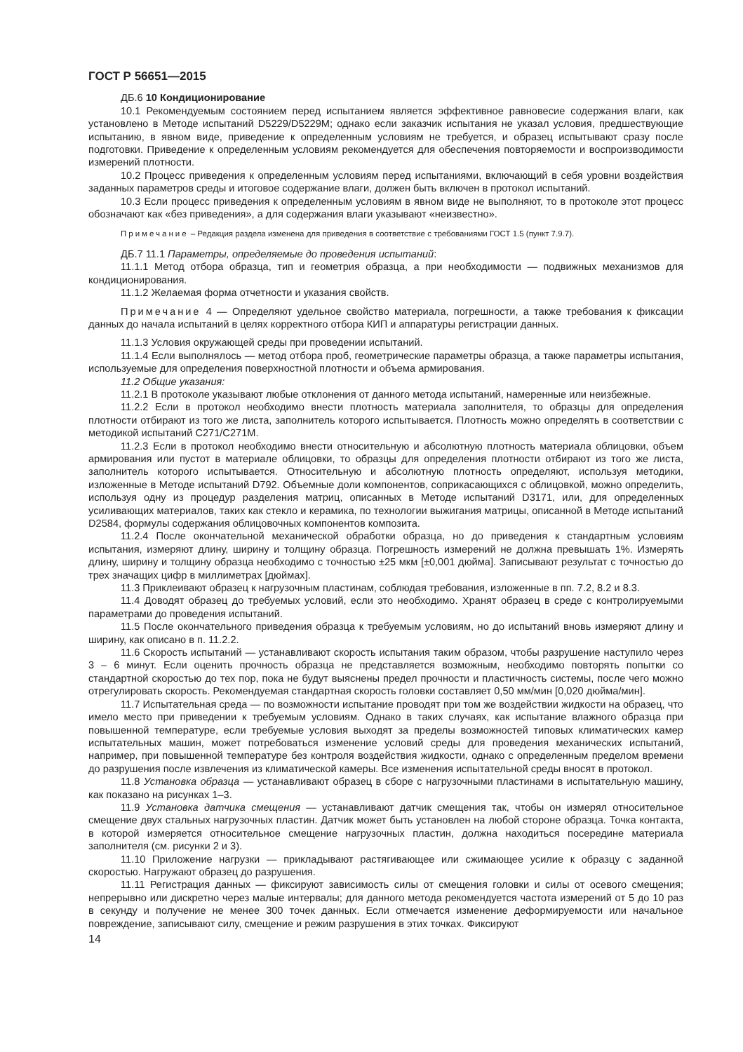ГОСТ Р 56651—2015
ДБ.6 10 Кондиционирование
10.1 Рекомендуемым состоянием перед испытанием является эффективное равновесие содержания влаги, как установлено в Методе испытаний D5229/D5229M; однако если заказчик испытания не указал условия, предшествующие испытанию, в явном виде, приведение к определенным условиям не требуется, и образец испытывают сразу после подготовки. Приведение к определенным условиям рекомендуется для обеспечения повторяемости и воспроизводимости измерений плотности.
10.2 Процесс приведения к определенным условиям перед испытаниями, включающий в себя уровни воздействия заданных параметров среды и итоговое содержание влаги, должен быть включен в протокол испытаний.
10.3 Если процесс приведения к определенным условиям в явном виде не выполняют, то в протоколе этот процесс обозначают как «без приведения», а для содержания влаги указывают «неизвестно».
Примечание – Редакция раздела изменена для приведения в соответствие с требованиями ГОСТ 1.5 (пункт 7.9.7).
ДБ.7 11.1 Параметры, определяемые до проведения испытаний:
11.1.1 Метод отбора образца, тип и геометрия образца, а при необходимости — подвижных механизмов для кондиционирования.
11.1.2 Желаемая форма отчетности и указания свойств.
Примечание 4 — Определяют удельное свойство материала, погрешности, а также требования к фиксации данных до начала испытаний в целях корректного отбора КИП и аппаратуры регистрации данных.
11.1.3 Условия окружающей среды при проведении испытаний.
11.1.4 Если выполнялось — метод отбора проб, геометрические параметры образца, а также параметры испытания, используемые для определения поверхностной плотности и объема армирования.
11.2 Общие указания:
11.2.1 В протоколе указывают любые отклонения от данного метода испытаний, намеренные или неизбежные.
11.2.2 Если в протокол необходимо внести плотность материала заполнителя, то образцы для определения плотности отбирают из того же листа, заполнитель которого испытывается. Плотность можно определять в соответствии с методикой испытаний C271/C271M.
11.2.3 Если в протокол необходимо внести относительную и абсолютную плотность материала облицовки, объем армирования или пустот в материале облицовки, то образцы для определения плотности отбирают из того же листа, заполнитель которого испытывается. Относительную и абсолютную плотность определяют, используя методики, изложенные в Методе испытаний D792. Объемные доли компонентов, соприкасающихся с облицовкой, можно определить, используя одну из процедур разделения матриц, описанных в Методе испытаний D3171, или, для определенных усиливающих материалов, таких как стекло и керамика, по технологии выжигания матрицы, описанной в Методе испытаний D2584, формулы содержания облицовочных компонентов композита.
11.2.4 После окончательной механической обработки образца, но до приведения к стандартным условиям испытания, измеряют длину, ширину и толщину образца. Погрешность измерений не должна превышать 1%. Измерять длину, ширину и толщину образца необходимо с точностью ±25 мкм [±0,001 дюйма]. Записывают результат с точностью до трех значащих цифр в миллиметрах [дюймах].
11.3 Приклеивают образец к нагрузочным пластинам, соблюдая требования, изложенные в пп. 7.2, 8.2 и 8.3.
11.4 Доводят образец до требуемых условий, если это необходимо. Хранят образец в среде с контролируемыми параметрами до проведения испытаний.
11.5 После окончательного приведения образца к требуемым условиям, но до испытаний вновь измеряют длину и ширину, как описано в п. 11.2.2.
11.6 Скорость испытаний — устанавливают скорость испытания таким образом, чтобы разрушение наступило через 3 – 6 минут. Если оценить прочность образца не представляется возможным, необходимо повторять попытки со стандартной скоростью до тех пор, пока не будут выяснены предел прочности и пластичность системы, после чего можно отрегулировать скорость. Рекомендуемая стандартная скорость головки составляет 0,50 мм/мин [0,020 дюйма/мин].
11.7 Испытательная среда — по возможности испытание проводят при том же воздействии жидкости на образец, что имело место при приведении к требуемым условиям. Однако в таких случаях, как испытание влажного образца при повышенной температуре, если требуемые условия выходят за пределы возможностей типовых климатических камер испытательных машин, может потребоваться изменение условий среды для проведения механических испытаний, например, при повышенной температуре без контроля воздействия жидкости, однако с определенным пределом времени до разрушения после извлечения из климатической камеры. Все изменения испытательной среды вносят в протокол.
11.8 Установка образца — устанавливают образец в сборе с нагрузочными пластинами в испытательную машину, как показано на рисунках 1–3.
11.9 Установка датчика смещения — устанавливают датчик смещения так, чтобы он измерял относительное смещение двух стальных нагрузочных пластин. Датчик может быть установлен на любой стороне образца. Точка контакта, в которой измеряется относительное смещение нагрузочных пластин, должна находиться посередине материала заполнителя (см. рисунки 2 и 3).
11.10 Приложение нагрузки — прикладывают растягивающее или сжимающее усилие к образцу с заданной скоростью. Нагружают образец до разрушения.
11.11 Регистрация данных — фиксируют зависимость силы от смещения головки и силы от осевого смещения; непрерывно или дискретно через малые интервалы; для данного метода рекомендуется частота измерений от 5 до 10 раз в секунду и получение не менее 300 точек данных. Если отмечается изменение деформируемости или начальное повреждение, записывают силу, смещение и режим разрушения в этих точках. Фиксируют
14